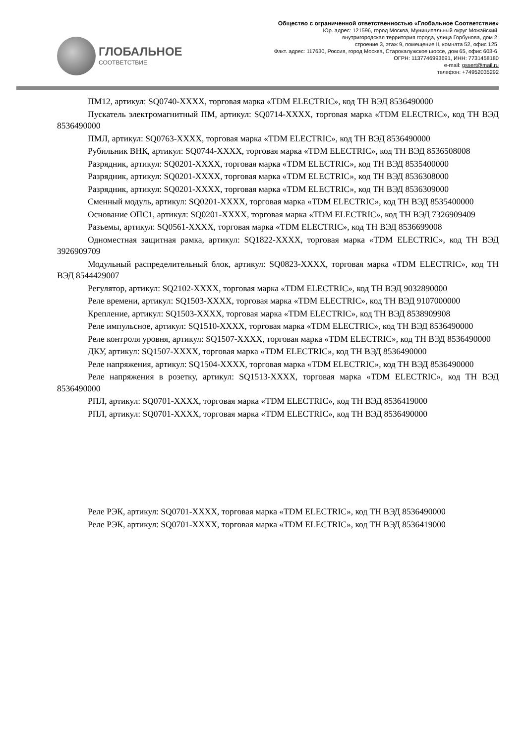ГЛОБАЛЬНОЕ
СООТВЕТСТВИЕ
Общество с ограниченной ответственностью «Глобальное Соответствие»
Юр. адрес: 121596, город Москва, Муниципальный округ Можайский,
внутригородская территория города, улица Горбунова, дом 2,
строение 3, этаж 9, помещение II, комната 52, офис 125.
Факт. адрес: 117630, Россия, город Москва, Старокалужское шоссе, дом 65, офис 603-6.
ОГРН: 1137746993691, ИНН: 7731458180
e-mail: gssert@mail.ru
телефон: +74952035292
ПМ12, артикул: SQ0740-XXXX, торговая марка «TDM ELECTRIC», код ТН ВЭД 8536490000
Пускатель электромагнитный ПМ, артикул: SQ0714-XXXX, торговая марка «TDM ELECTRIC», код ТН ВЭД 8536490000
ПМЛ, артикул: SQ0763-XXXX, торговая марка «TDM ELECTRIC», код ТН ВЭД 8536490000
Рубильник ВНК, артикул: SQ0744-XXXX, торговая марка «TDM ELECTRIC», код ТН ВЭД 8536508008
Разрядник, артикул: SQ0201-XXXX, торговая марка «TDM ELECTRIC», код ТН ВЭД 8535400000
Разрядник, артикул: SQ0201-XXXX, торговая марка «TDM ELECTRIC», код ТН ВЭД 8536308000
Разрядник, артикул: SQ0201-XXXX, торговая марка «TDM ELECTRIC», код ТН ВЭД 8536309000
Сменный модуль, артикул: SQ0201-XXXX, торговая марка «TDM ELECTRIC», код ТН ВЭД 8535400000
Основание ОПС1, артикул: SQ0201-XXXX, торговая марка «TDM ELECTRIC», код ТН ВЭД 7326909409
Разъемы, артикул: SQ0561-XXXX, торговая марка «TDM ELECTRIC», код ТН ВЭД 8536699008
Одноместная защитная рамка, артикул: SQ1822-XXXX, торговая марка «TDM ELECTRIC», код ТН ВЭД 3926909709
Модульный распределительный блок, артикул: SQ0823-XXXX, торговая марка «TDM ELECTRIC», код ТН ВЭД 8544429007
Регулятор, артикул: SQ2102-XXXX, торговая марка «TDM ELECTRIC», код ТН ВЭД 9032890000
Реле времени, артикул: SQ1503-XXXX, торговая марка «TDM ELECTRIC», код ТН ВЭД 9107000000
Крепление, артикул: SQ1503-XXXX, торговая марка «TDM ELECTRIC», код ТН ВЭД 8538909908
Реле импульсное, артикул: SQ1510-XXXX, торговая марка «TDM ELECTRIC», код ТН ВЭД 8536490000
Реле контроля уровня, артикул: SQ1507-XXXX, торговая марка «TDM ELECTRIC», код ТН ВЭД 8536490000
ДКУ, артикул: SQ1507-XXXX, торговая марка «TDM ELECTRIC», код ТН ВЭД 8536490000
Реле напряжения, артикул: SQ1504-XXXX, торговая марка «TDM ELECTRIC», код ТН ВЭД 8536490000
Реле напряжения в розетку, артикул: SQ1513-XXXX, торговая марка «TDM ELECTRIC», код ТН ВЭД 8536490000
РПЛ, артикул: SQ0701-XXXX, торговая марка «TDM ELECTRIC», код ТН ВЭД 8536419000
РПЛ, артикул: SQ0701-XXXX, торговая марка «TDM ELECTRIC», код ТН ВЭД 8536490000
Реле РЭК, артикул: SQ0701-XXXX, торговая марка «TDM ELECTRIC», код ТН ВЭД 8536490000
Реле РЭК, артикул: SQ0701-XXXX, торговая марка «TDM ELECTRIC», код ТН ВЭД 8536419000